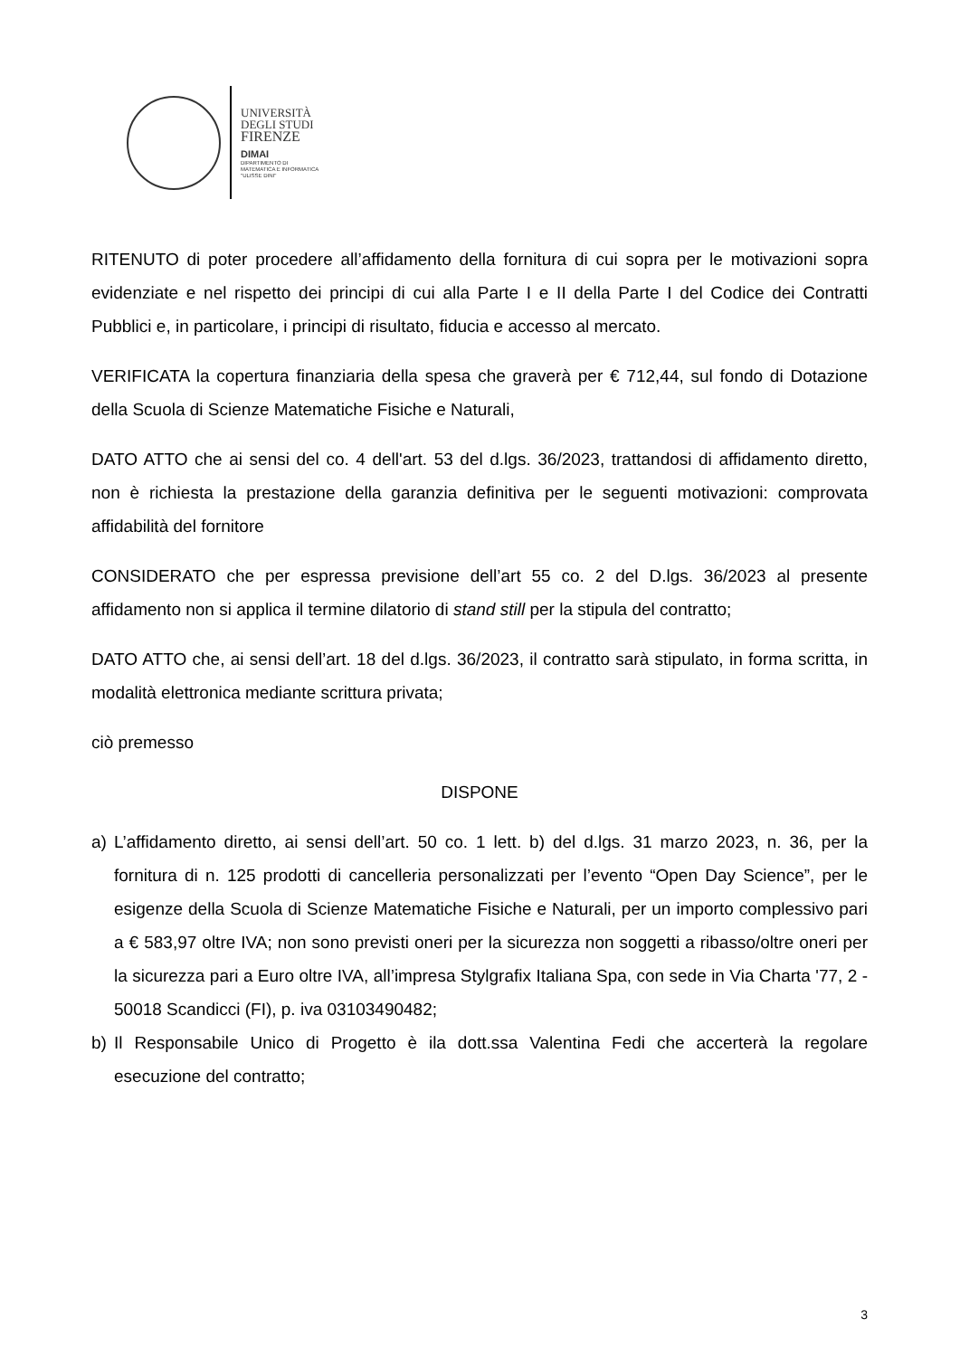UNIVERSITÀ
DEGLI STUDI
FIRENZE
DIMAI
DIPARTIMENTO DI
MATEMATICA E INFORMATICA
"ULISSE DINI"
RITENUTO di poter procedere all’affidamento della fornitura di cui sopra per le motivazioni sopra evidenziate e nel rispetto dei principi di cui alla Parte I e II della Parte I del Codice dei Contratti Pubblici e, in particolare, i principi di risultato, fiducia e accesso al mercato.
VERIFICATA la copertura finanziaria della spesa che graverà per € 712,44, sul fondo di Dotazione della Scuola di Scienze Matematiche Fisiche e Naturali,
DATO ATTO che ai sensi del co. 4 dell'art. 53 del d.lgs. 36/2023, trattandosi di affidamento diretto, non è richiesta la prestazione della garanzia definitiva per le seguenti motivazioni: comprovata affidabilità del fornitore
CONSIDERATO che per espressa previsione dell’art 55 co. 2 del D.lgs. 36/2023 al presente affidamento non si applica il termine dilatorio di stand still per la stipula del contratto;
DATO ATTO che, ai sensi dell’art. 18 del d.lgs. 36/2023, il contratto sarà stipulato, in forma scritta, in modalità elettronica mediante scrittura privata;
ciò premesso
DISPONE
a) L’affidamento diretto, ai sensi dell’art. 50 co. 1 lett. b) del d.lgs. 31 marzo 2023, n. 36, per la fornitura di n. 125 prodotti di cancelleria personalizzati per l’evento “Open Day Science”, per le esigenze della Scuola di Scienze Matematiche Fisiche e Naturali, per un importo complessivo pari a € 583,97 oltre IVA; non sono previsti oneri per la sicurezza non soggetti a ribasso/oltre oneri per la sicurezza pari a Euro oltre IVA, all’impresa Stylgrafix Italiana Spa, con sede in Via Charta '77, 2 - 50018 Scandicci (FI), p. iva 03103490482;
b) Il Responsabile Unico di Progetto è ila dott.ssa Valentina Fedi che accerterà la regolare esecuzione del contratto;
3